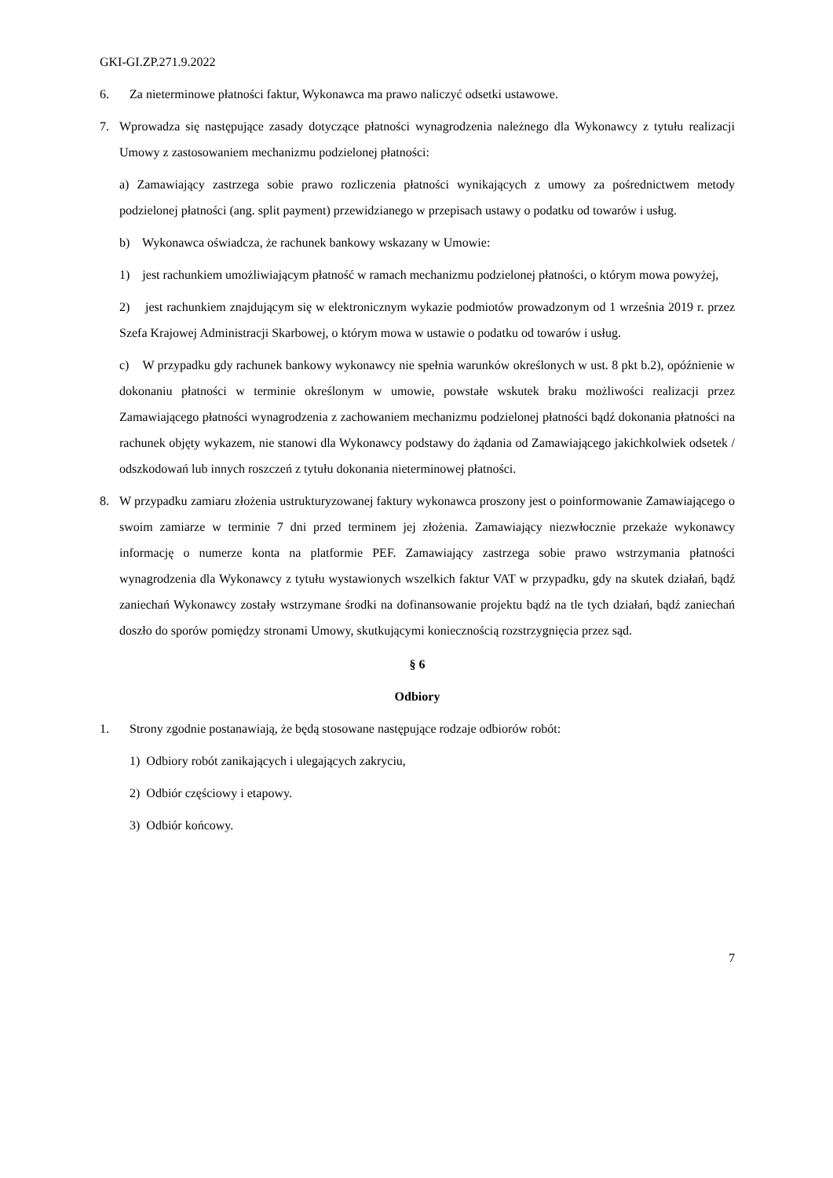GKI-GI.ZP.271.9.2022
6. Za nieterminowe płatności faktur, Wykonawca ma prawo naliczyć odsetki ustawowe.
7. Wprowadza się następujące zasady dotyczące płatności wynagrodzenia należnego dla Wykonawcy z tytułu realizacji Umowy z zastosowaniem mechanizmu podzielonej płatności:
a) Zamawiający zastrzega sobie prawo rozliczenia płatności wynikających z umowy za pośrednictwem metody podzielonej płatności (ang. split payment) przewidzianego w przepisach ustawy o podatku od towarów i usług.
b) Wykonawca oświadcza, że rachunek bankowy wskazany w Umowie:
1) jest rachunkiem umożliwiającym płatność w ramach mechanizmu podzielonej płatności, o którym mowa powyżej,
2) jest rachunkiem znajdującym się w elektronicznym wykazie podmiotów prowadzonym od 1 września 2019 r. przez Szefa Krajowej Administracji Skarbowej, o którym mowa w ustawie o podatku od towarów i usług.
c) W przypadku gdy rachunek bankowy wykonawcy nie spełnia warunków określonych w ust. 8 pkt b.2), opóźnienie w dokonaniu płatności w terminie określonym w umowie, powstałe wskutek braku możliwości realizacji przez Zamawiającego płatności wynagrodzenia z zachowaniem mechanizmu podzielonej płatności bądź dokonania płatności na rachunek objęty wykazem, nie stanowi dla Wykonawcy podstawy do żądania od Zamawiającego jakichkolwiek odsetek / odszkodowań lub innych roszczeń z tytułu dokonania nieterminowej płatności.
8. W przypadku zamiaru złożenia ustrukturyzowanej faktury wykonawca proszony jest o poinformowanie Zamawiającego o swoim zamiarze w terminie 7 dni przed terminem jej złożenia. Zamawiający niezwłocznie przekaże wykonawcy informację o numerze konta na platformie PEF. Zamawiający zastrzega sobie prawo wstrzymania płatności wynagrodzenia dla Wykonawcy z tytułu wystawionych wszelkich faktur VAT w przypadku, gdy na skutek działań, bądź zaniechań Wykonawcy zostały wstrzymane środki na dofinansowanie projektu bądź na tle tych działań, bądź zaniechań doszło do sporów pomiędzy stronami Umowy, skutkującymi koniecznością rozstrzygnięcia przez sąd.
§ 6
Odbiory
1. Strony zgodnie postanawiają, że będą stosowane następujące rodzaje odbiorów robót:
1) Odbiory robót zanikających i ulegających zakryciu,
2) Odbiór częściowy i etapowy.
3) Odbiór końcowy.
7